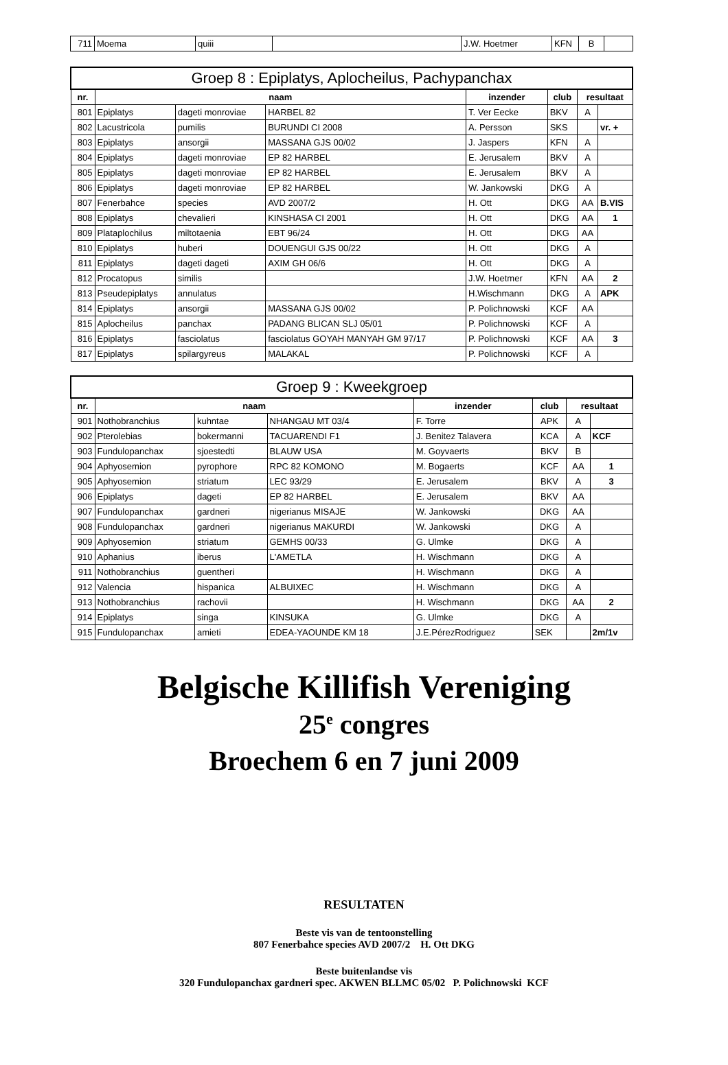| 711 | Moema | quiii | | J.W. Hoetmer | KFN | B | |
| Groep 8 : Epiplatys, Aplocheilus, Pachypanchax | | | | | | | |
| --- | --- | --- | --- | --- | --- | --- | --- |
| nr. | naam | | | inzender | club | resultaat | |
| 801 | Epiplatys | dageti monroviae | HARBEL 82 | T. Ver Eecke | BKV | A | |
| 802 | Lacustricola | pumilis | BURUNDI CI 2008 | A. Persson | SKS | | vr. + |
| 803 | Epiplatys | ansorgii | MASSANA GJS 00/02 | J. Jaspers | KFN | A | |
| 804 | Epiplatys | dageti monroviae | EP 82 HARBEL | E. Jerusalem | BKV | A | |
| 805 | Epiplatys | dageti monroviae | EP 82 HARBEL | E. Jerusalem | BKV | A | |
| 806 | Epiplatys | dageti monroviae | EP 82 HARBEL | W. Jankowski | DKG | A | |
| 807 | Fenerbahce | species | AVD 2007/2 | H. Ott | DKG | AA | B.VIS |
| 808 | Epiplatys | chevalieri | KINSHASA CI 2001 | H. Ott | DKG | AA | 1 |
| 809 | Plataplochilus | miltotaenia | EBT 96/24 | H. Ott | DKG | AA | |
| 810 | Epiplatys | huberi | DOUENGUI GJS 00/22 | H. Ott | DKG | A | |
| 811 | Epiplatys | dageti dageti | AXIM GH 06/6 | H. Ott | DKG | A | |
| 812 | Procatopus | similis | | J.W. Hoetmer | KFN | AA | 2 |
| 813 | Pseudepiplatys | annulatus | | H.Wischmann | DKG | A | APK |
| 814 | Epiplatys | ansorgii | MASSANA GJS 00/02 | P. Polichnowski | KCF | AA | |
| 815 | Aplocheilus | panchax | PADANG BLICAN SLJ 05/01 | P. Polichnowski | KCF | A | |
| 816 | Epiplatys | fasciolatus | fasciolatus GOYAH MANYAH GM 97/17 | P. Polichnowski | KCF | AA | 3 |
| 817 | Epiplatys | spilargyreus | MALAKAL | P. Polichnowski | KCF | A | |
| Groep 9 : Kweekgroep | | | | | | | |
| --- | --- | --- | --- | --- | --- | --- | --- |
| nr. | naam | | | inzender | club | resultaat | |
| 901 | Nothobranchius | kuhntae | NHANGAU MT 03/4 | F. Torre | APK | A | |
| 902 | Pterolebias | bokermanni | TACUARENDI F1 | J. Benitez Talavera | KCA | A | KCF |
| 903 | Fundulopanchax | sjoestedti | BLAUW USA | M. Goyvaerts | BKV | B | |
| 904 | Aphyosemion | pyrophore | RPC 82 KOMONO | M. Bogaerts | KCF | AA | 1 |
| 905 | Aphyosemion | striatum | LEC 93/29 | E. Jerusalem | BKV | A | 3 |
| 906 | Epiplatys | dageti | EP 82 HARBEL | E. Jerusalem | BKV | AA | |
| 907 | Fundulopanchax | gardneri | nigerianus MISAJE | W. Jankowski | DKG | AA | |
| 908 | Fundulopanchax | gardneri | nigerianus MAKURDI | W. Jankowski | DKG | A | |
| 909 | Aphyosemion | striatum | GEMHS 00/33 | G. Ulmke | DKG | A | |
| 910 | Aphanius | iberus | L'AMETLA | H. Wischmann | DKG | A | |
| 911 | Nothobranchius | guentheri | | H. Wischmann | DKG | A | |
| 912 | Valencia | hispanica | ALBUIXEC | H. Wischmann | DKG | A | |
| 913 | Nothobranchius | rachovii | | H. Wischmann | DKG | AA | 2 |
| 914 | Epiplatys | singa | KINSUKA | G. Ulmke | DKG | A | |
| 915 | Fundulopanchax | amieti | EDEA-YAOUNDE KM 18 | J.E.PérezRodriguez | SEK | | 2m/1v |
Belgische Killifish Vereniging
25<sup>e</sup> congres
Broechem 6 en 7 juni 2009
RESULTATEN
Beste vis van de tentoonstelling
807 Fenerbahce species AVD 2007/2 H. Ott DKG
Beste buitenlandse vis
320 Fundulopanchax gardneri spec. AKWEN BLLMC 05/02 P. Polichnowski KCF